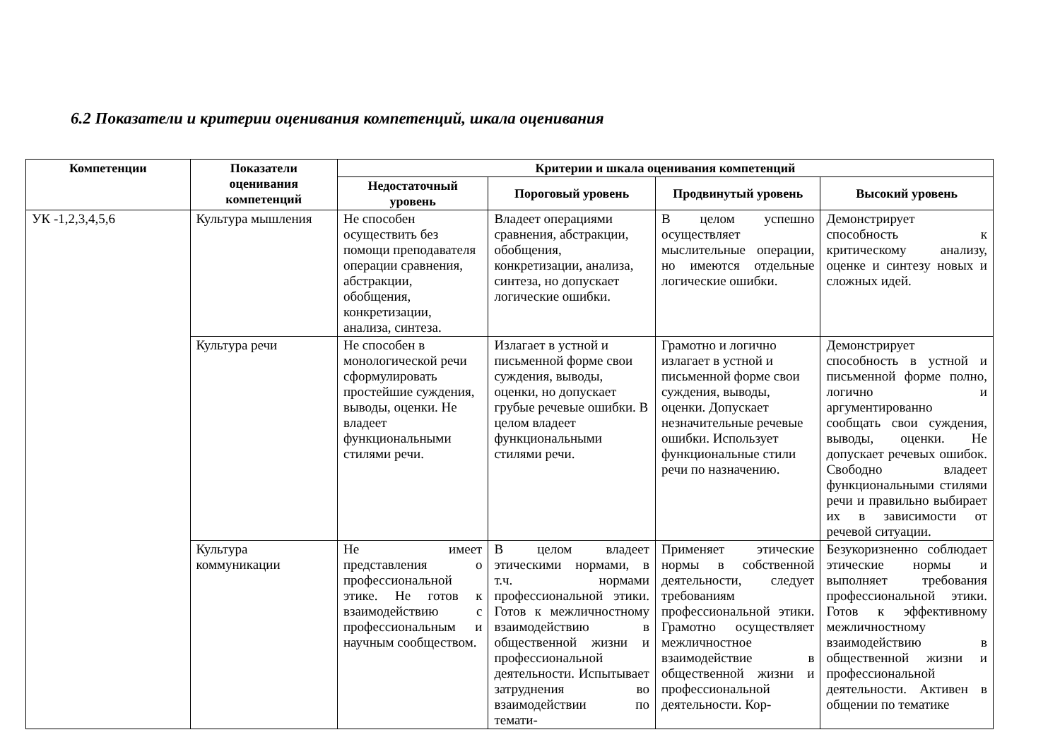6.2 Показатели и критерии оценивания компетенций, шкала оценивания
| Компетенции | Показатели оценивания компетенций | Критерии и шкала оценивания компетенций | | | |
| --- | --- | --- | --- | --- | --- |
| | | Недостаточный уровень | Пороговый уровень | Продвинутый уровень | Высокий уровень |
| УК -1,2,3,4,5,6 | Культура мышления | Не способен осуществить без помощи преподавателя операции сравнения, абстракции, обобщения, конкретизации, анализа, синтеза. | Владеет операциями сравнения, абстракции, обобщения, конкретизации, анализа, синтеза, но допускает логические ошибки. | В целом успешно осуществляет мыслительные операции, но имеются отдельные логические ошибки. | Демонстрирует способность к критическому анализу, оценке и синтезу новых и сложных идей. |
| | Культура речи | Не способен в монологической речи сформулировать простейшие суждения, выводы, оценки. Не владеет функциональными стилями речи. | Излагает в устной и письменной форме свои суждения, выводы, оценки, но допускает грубые речевые ошибки. В целом владеет функциональными стилями речи. | Грамотно и логично излагает в устной и письменной форме свои суждения, выводы, оценки. Допускает незначительные речевые ошибки. Использует функциональные стили речи по назначению. | Демонстрирует способность в устной и письменной форме полно, логично и аргументированно сообщать свои суждения, выводы, оценки. Не допускает речевых ошибок. Свободно владеет функциональными стилями речи и правильно выбирает их в зависимости от речевой ситуации. |
| | Культура коммуникации | Не имеет представления о профессиональной этике. Не готов к взаимодействию с профессиональным и научным сообществом. | В целом владеет этическими нормами, в т.ч. нормами профессиональной этики. Готов к межличностному взаимодействию в общественной жизни и профессиональной деятельности. Испытывает затруднения во взаимодействии по темати- | Применяет этические нормы в собственной деятельности, следует требованиям профессиональной этики. Грамотно осуществляет межличностное взаимодействие в общественной жизни и профессиональной деятельности. Кор- | Безукоризненно соблюдает этические нормы и выполняет требования профессиональной этики. Готов к эффективному межличностному взаимодействию в общественной жизни и профессиональной деятельности. Активен в общении по тематике |